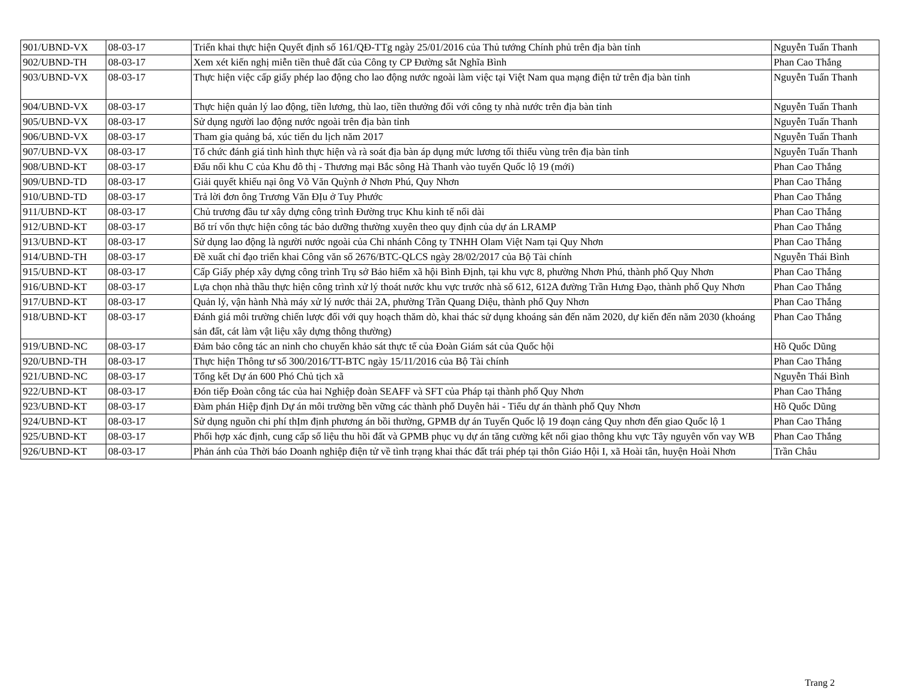| 901/UBND-VX | 08-03-17 | Triển khai thực hiện Quyết định số 161/QĐ-TTg ngày 25/01/2016 của Thủ tướng Chính phủ trên địa bàn tỉnh | Nguyễn Tuấn Thanh |
| 902/UBND-TH | 08-03-17 | Xem xét kiến nghị miễn tiền thuê đất của Công ty CP Đường sắt Nghĩa Bình | Phan Cao Thắng |
| 903/UBND-VX | 08-03-17 | Thực hiện việc cấp giấy phép lao động cho lao động nước ngoài làm việc tại Việt Nam qua mạng điện tử trên địa bàn tỉnh | Nguyễn Tuấn Thanh |
| 904/UBND-VX | 08-03-17 | Thực hiện quản lý lao động, tiền lương, thù lao, tiền thưởng đối với công ty nhà nước trên địa bàn tỉnh | Nguyễn Tuấn Thanh |
| 905/UBND-VX | 08-03-17 | Sử dụng người lao động nước ngoài trên địa bàn tỉnh | Nguyễn Tuấn Thanh |
| 906/UBND-VX | 08-03-17 | Tham gia quảng bá, xúc tiến du lịch năm 2017 | Nguyễn Tuấn Thanh |
| 907/UBND-VX | 08-03-17 | Tổ chức đánh giá tình hình thực hiện và rà soát địa bàn áp dụng mức lương tối thiểu vùng trên địa bàn tỉnh | Nguyễn Tuấn Thanh |
| 908/UBND-KT | 08-03-17 | Đấu nối khu C của Khu đô thị - Thương mại Bắc sông Hà Thanh vào tuyến Quốc lộ 19 (mới) | Phan Cao Thắng |
| 909/UBND-TD | 08-03-17 | Giải quyết khiếu nại ông Võ Văn Quỳnh ở Nhơn Phú, Quy Nhơn | Phan Cao Thắng |
| 910/UBND-TD | 08-03-17 | Trả lời đơn ông Trương Văn ĐỊu ở Tuy Phước | Phan Cao Thắng |
| 911/UBND-KT | 08-03-17 | Chủ trương đầu tư xây dựng công trình Đường trục Khu kinh tế nối dài | Phan Cao Thắng |
| 912/UBND-KT | 08-03-17 | Bố trí vốn thực hiện công tác bảo dưỡng thường xuyên theo quy định của dự án LRAMP | Phan Cao Thắng |
| 913/UBND-KT | 08-03-17 | Sử dụng lao động là người nước ngoài của Chi nhánh Công ty TNHH Olam Việt Nam tại Quy Nhơn | Phan Cao Thắng |
| 914/UBND-TH | 08-03-17 | Đề xuất chỉ đạo triển khai Công văn số 2676/BTC-QLCS ngày 28/02/2017 của Bộ Tài chính | Nguyễn Thái Bình |
| 915/UBND-KT | 08-03-17 | Cấp Giấy phép xây dựng công trình Trụ sở Bảo hiểm xã hội Bình Định, tại khu vực 8, phường Nhơn Phú, thành phố Quy Nhơn | Phan Cao Thắng |
| 916/UBND-KT | 08-03-17 | Lựa chọn nhà thầu thực hiện công trình xử lý thoát nước khu vực trước nhà số 612, 612A đường Trần Hưng Đạo, thành phố Quy Nhơn | Phan Cao Thắng |
| 917/UBND-KT | 08-03-17 | Quản lý, vận hành Nhà máy xử lý nước thải 2A, phường Trần Quang Diệu, thành phố Quy Nhơn | Phan Cao Thắng |
| 918/UBND-KT | 08-03-17 | Đánh giá môi trường chiến lược đối với quy hoạch thăm dò, khai thác sử dụng khoáng sản đến năm 2020, dự kiến đến năm 2030 (khoáng sản đất, cát làm vật liệu xây dựng thông thường) | Phan Cao Thắng |
| 919/UBND-NC | 08-03-17 | Đảm bảo công tác an ninh cho chuyến khảo sát thực tế của Đoàn Giám sát của Quốc hội | Hồ Quốc Dũng |
| 920/UBND-TH | 08-03-17 | Thực hiện Thông tư số 300/2016/TT-BTC ngày 15/11/2016 của Bộ Tài chính | Phan Cao Thắng |
| 921/UBND-NC | 08-03-17 | Tổng kết Dự án 600 Phó Chủ tịch xã | Nguyễn Thái Bình |
| 922/UBND-KT | 08-03-17 | Đón tiếp Đoàn công tác của hai Nghiệp đoàn SEAFF và SFT của Pháp tại thành phố Quy Nhơn | Phan Cao Thắng |
| 923/UBND-KT | 08-03-17 | Đàm phán Hiệp định Dự án môi trường bền vững các thành phố Duyên hải - Tiểu dự án thành phố Quy Nhơn | Hồ Quốc Dũng |
| 924/UBND-KT | 08-03-17 | Sử dụng nguồn chi phí thỊm định phương án bồi thường, GPMB dự án Tuyến Quốc lộ 19 đoạn cảng Quy nhơn đến giao Quốc lộ 1 | Phan Cao Thắng |
| 925/UBND-KT | 08-03-17 | Phối hợp xác định, cung cấp số liệu thu hồi đất và GPMB phục vụ dự án tăng cường kết nối giao thông khu vực Tây nguyên vốn vay WB | Phan Cao Thắng |
| 926/UBND-KT | 08-03-17 | Phản ánh của Thời báo Doanh nghiệp điện tử về tình trạng khai thác đất trái phép tại thôn Giáo Hội I, xã Hoài tân, huyện Hoài Nhơn | Trần Châu |
Trang 2